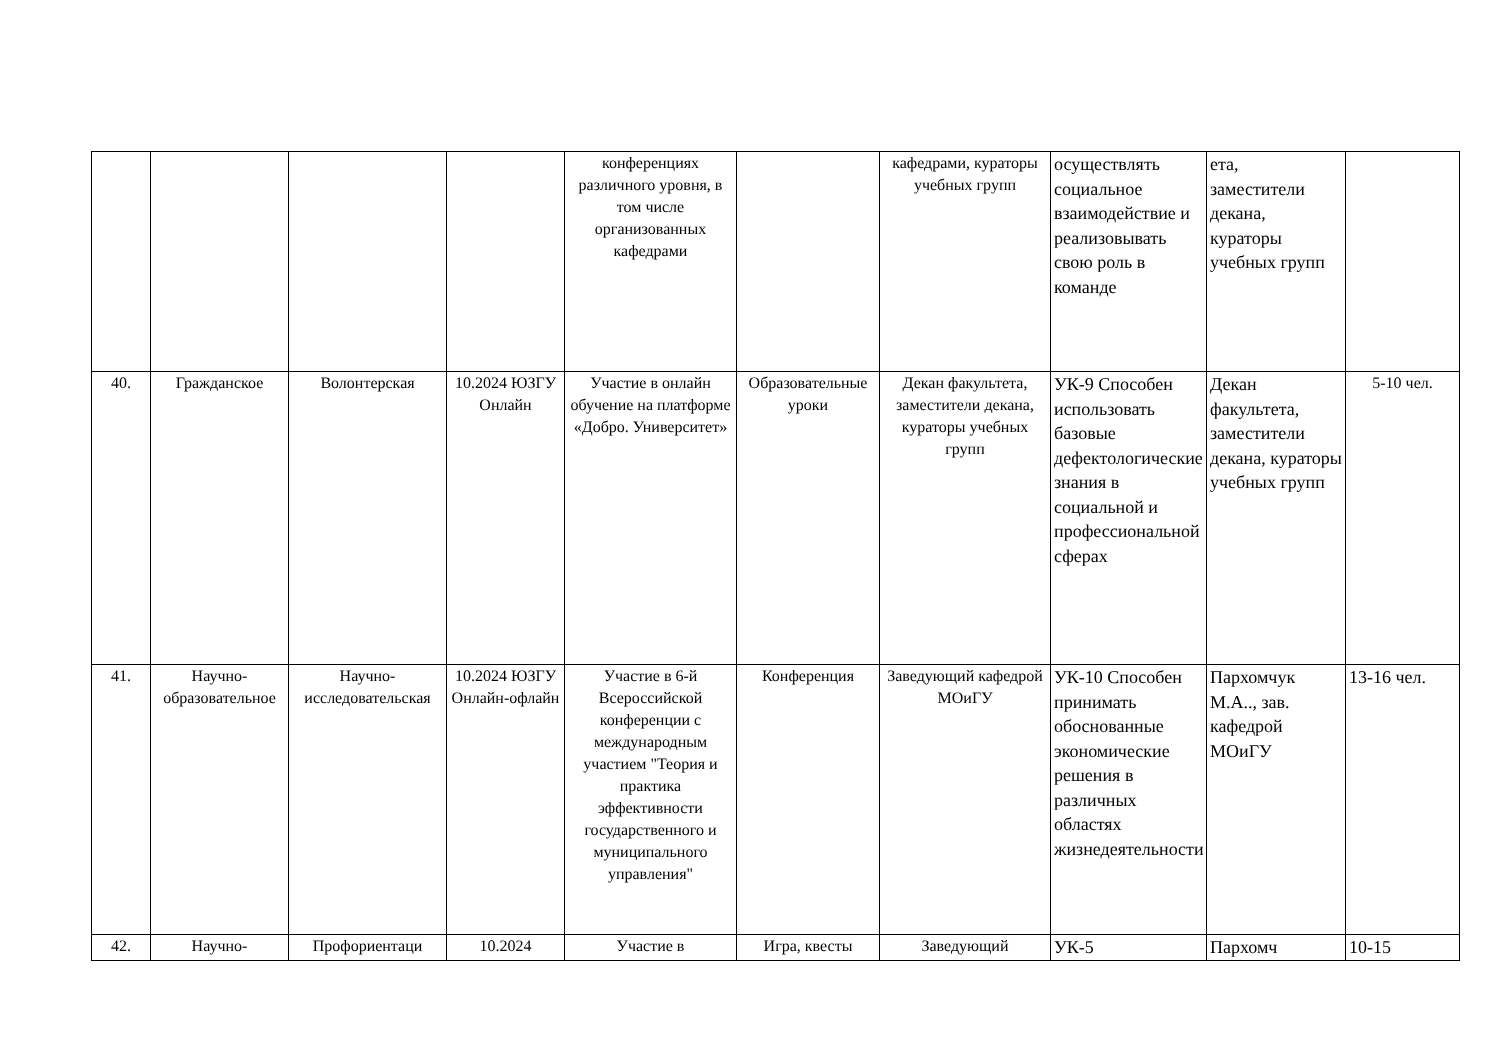| | | | | конференциях различного уровня, в том числе организованных кафедрами | | кафедрами, кураторы учебных групп | осуществлять социальное взаимодействие и реализовывать свою роль в команде | ета, заместители декана, кураторы учебных групп | |
| 40. | Гражданское | Волонтерская | 10.2024 ЮЗГУ Онлайн | Участие в онлайн обучение на платформе «Добро. Университет» | Образовательные уроки | Декан факультета, заместители декана, кураторы учебных групп | УК-9 Способен использовать базовые дефектологические знания в социальной и профессиональной сферах | Декан факультета, заместители декана, кураторы учебных групп | 5-10 чел. |
| 41. | Научно-образовательное | Научно-исследовательская | 10.2024 ЮЗГУ Онлайн-офлайн | Участие в 6-й Всероссийской конференции с международным участием "Теория и практика эффективности государственного и муниципального управления" | Конференция | Заведующий кафедрой МОиГУ | УК-10 Способен принимать обоснованные экономические решения в различных областях жизнедеятельности | Пархомчук М.А.., зав. кафедрой МОиГУ | 13-16 чел. |
| 42. | Научно- | Профориентаци | 10.2024 | Участие в | Игра, квесты | Заведующий | УК-5 | Пархомч | 10-15 |